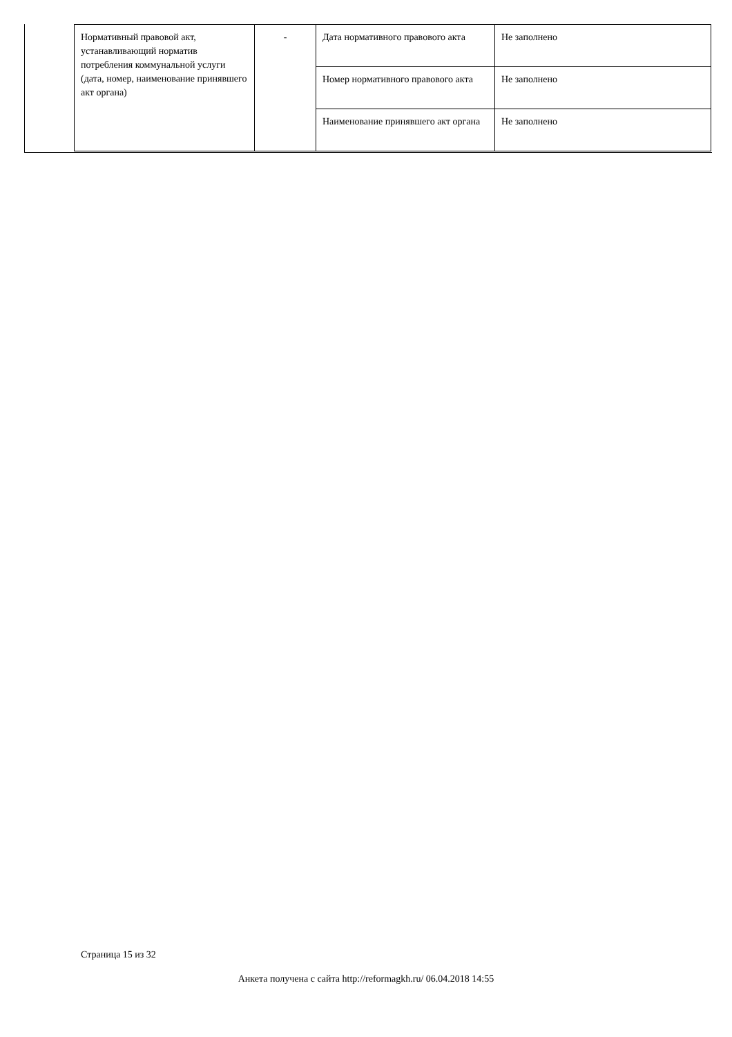| Нормативный правовой акт, устанавливающий норматив потребления коммунальной услуги (дата, номер, наименование принявшего акт органа) | - | Дата нормативного правового акта | Не заполнено |
| | | Номер нормативного правового акта | Не заполнено |
| | | Наименование принявшего акт органа | Не заполнено |
Страница 15 из 32
Анкета получена с сайта http://reformagkh.ru/ 06.04.2018 14:55